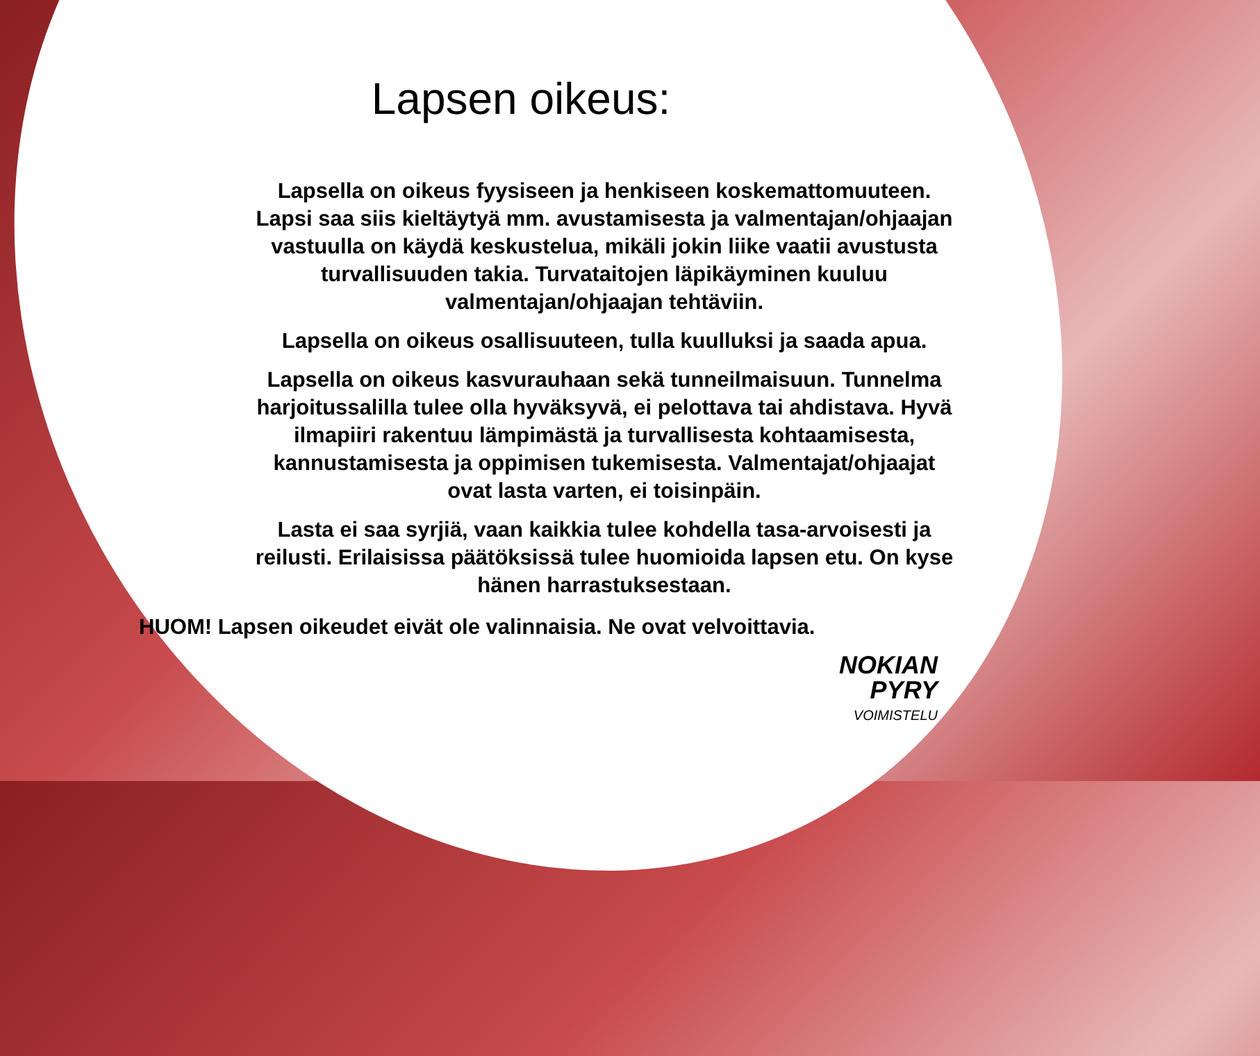Lapsen oikeus:
Lapsella on oikeus fyysiseen ja henkiseen koskemattomuuteen. Lapsi saa siis kieltäytyä mm. avustamisesta ja valmentajan/ohjaajan vastuulla on käydä keskustelua, mikäli jokin liike vaatii avustusta turvallisuuden takia. Turvataitojen läpikäyminen kuuluu valmentajan/ohjaajan tehtäviin.
Lapsella on oikeus osallisuuteen, tulla kuulluksi ja saada apua.
Lapsella on oikeus kasvurauhaan sekä tunneilmaisuun. Tunnelma harjoitussalilla tulee olla hyväksyvä, ei pelottava tai ahdistava. Hyvä ilmapiiri rakentuu lämpimästä ja turvallisesta kohtaamisesta, kannustamisesta ja oppimisen tukemisesta. Valmentajat/ohjaajat ovat lasta varten, ei toisinpäin.
Lasta ei saa syrjiä, vaan kaikkia tulee kohdella tasa-arvoisesti ja reilusti. Erilaisissa päätöksissä tulee huomioida lapsen etu. On kyse hänen harrastuksestaan.
HUOM! Lapsen oikeudet eivät ole valinnaisia. Ne ovat velvoittavia.
NOKIAN
PYRY
VOIMISTELU